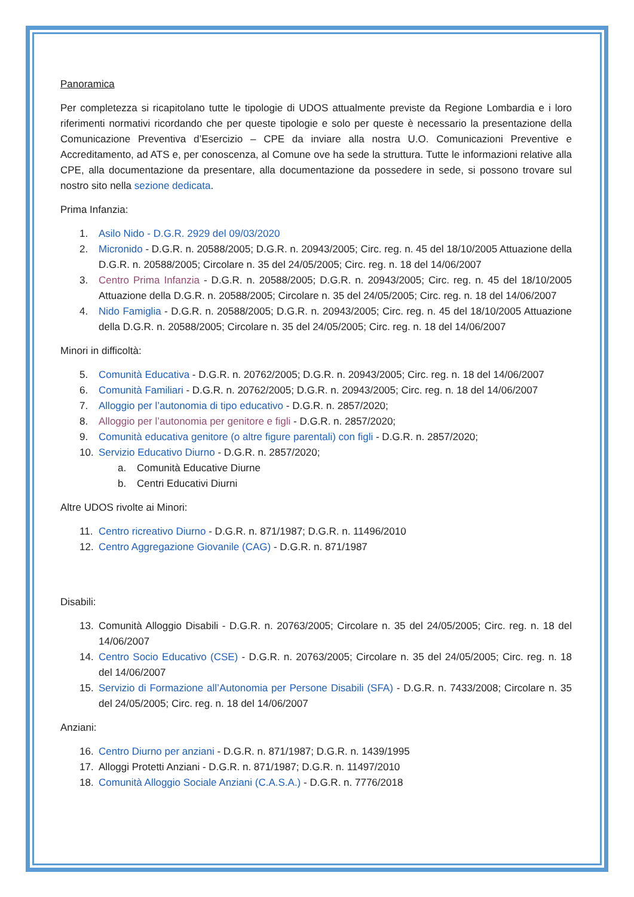Panoramica
Per completezza si ricapitolano tutte le tipologie di UDOS attualmente previste da Regione Lombardia e i loro riferimenti normativi ricordando che per queste tipologie e solo per queste è necessario la presentazione della Comunicazione Preventiva d’Esercizio – CPE da inviare alla nostra U.O. Comunicazioni Preventive e Accreditamento, ad ATS e, per conoscenza, al Comune ove ha sede la struttura. Tutte le informazioni relative alla CPE, alla documentazione da presentare, alla documentazione da possedere in sede, si possono trovare sul nostro sito nella sezione dedicata.
Prima Infanzia:
1. Asilo Nido - D.G.R. 2929 del 09/03/2020
2. Micronido - D.G.R. n. 20588/2005; D.G.R. n. 20943/2005; Circ. reg. n. 45 del 18/10/2005 Attuazione della D.G.R. n. 20588/2005; Circolare n. 35 del 24/05/2005; Circ. reg. n. 18 del 14/06/2007
3. Centro Prima Infanzia - D.G.R. n. 20588/2005; D.G.R. n. 20943/2005; Circ. reg. n. 45 del 18/10/2005 Attuazione della D.G.R. n. 20588/2005; Circolare n. 35 del 24/05/2005; Circ. reg. n. 18 del 14/06/2007
4. Nido Famiglia - D.G.R. n. 20588/2005; D.G.R. n. 20943/2005; Circ. reg. n. 45 del 18/10/2005 Attuazione della D.G.R. n. 20588/2005; Circolare n. 35 del 24/05/2005; Circ. reg. n. 18 del 14/06/2007
Minori in difficoltà:
5. Comunità Educativa - D.G.R. n. 20762/2005; D.G.R. n. 20943/2005; Circ. reg. n. 18 del 14/06/2007
6. Comunità Familiari - D.G.R. n. 20762/2005; D.G.R. n. 20943/2005; Circ. reg. n. 18 del 14/06/2007
7. Alloggio per l’autonomia di tipo educativo - D.G.R. n. 2857/2020;
8. Alloggio per l’autonomia per genitore e figli - D.G.R. n. 2857/2020;
9. Comunità educativa genitore (o altre figure parentali) con figli - D.G.R. n. 2857/2020;
10. Servizio Educativo Diurno - D.G.R. n. 2857/2020;
a. Comunità Educative Diurne
b. Centri Educativi Diurni
Altre UDOS rivolte ai Minori:
11. Centro ricreativo Diurno - D.G.R. n. 871/1987; D.G.R. n. 11496/2010
12. Centro Aggregazione Giovanile (CAG) - D.G.R. n. 871/1987
Disabili:
13. Comunità Alloggio Disabili - D.G.R. n. 20763/2005; Circolare n. 35 del 24/05/2005; Circ. reg. n. 18 del 14/06/2007
14. Centro Socio Educativo (CSE) - D.G.R. n. 20763/2005; Circolare n. 35 del 24/05/2005; Circ. reg. n. 18 del 14/06/2007
15. Servizio di Formazione all’Autonomia per Persone Disabili (SFA) - D.G.R. n. 7433/2008; Circolare n. 35 del 24/05/2005; Circ. reg. n. 18 del 14/06/2007
Anziani:
16. Centro Diurno per anziani - D.G.R. n. 871/1987; D.G.R. n. 1439/1995
17. Alloggi Protetti Anziani - D.G.R. n. 871/1987; D.G.R. n. 11497/2010
18. Comunità Alloggio Sociale Anziani (C.A.S.A.) - D.G.R. n. 7776/2018